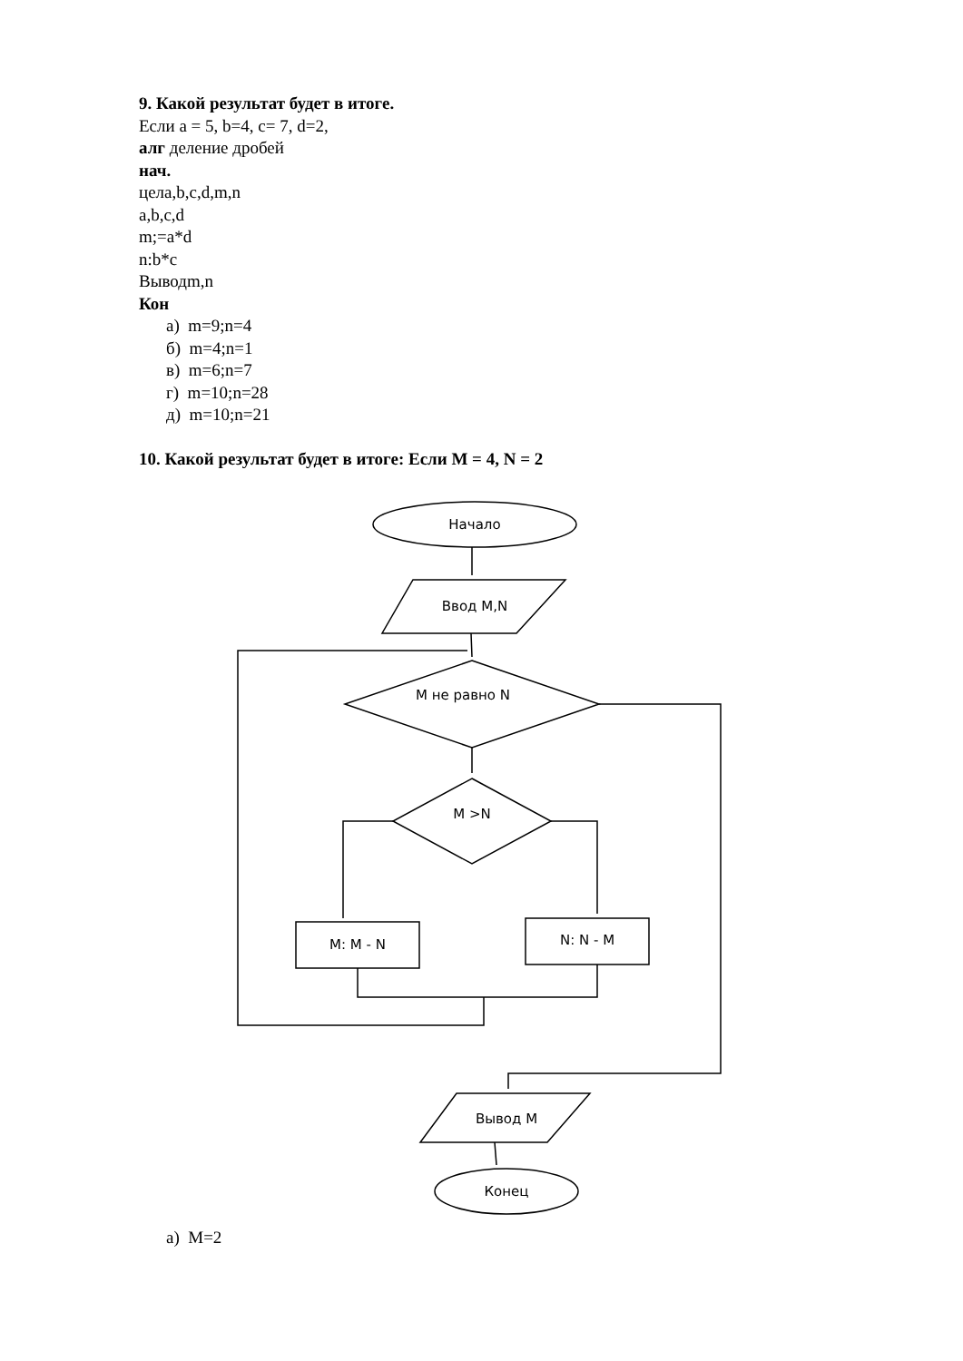9. Какой результат будет в итоге.
Если a = 5, b=4, c= 7, d=2,
алг деление дробей
нач.
цела,b,c,d,m,n
a,b,c,d
m;=a*d
n:b*c
Выводm,n
Кон
а) m=9;n=4
б) m=4;n=1
в) m=6;n=7
г) m=10;n=28
д) m=10;n=21
10. Какой результат будет в итоге: Если M = 4, N = 2
Начало
Ввод M,N
M не равно N
M >N
M: M - N
N: N - M
Вывод M
Конец
а) M=2